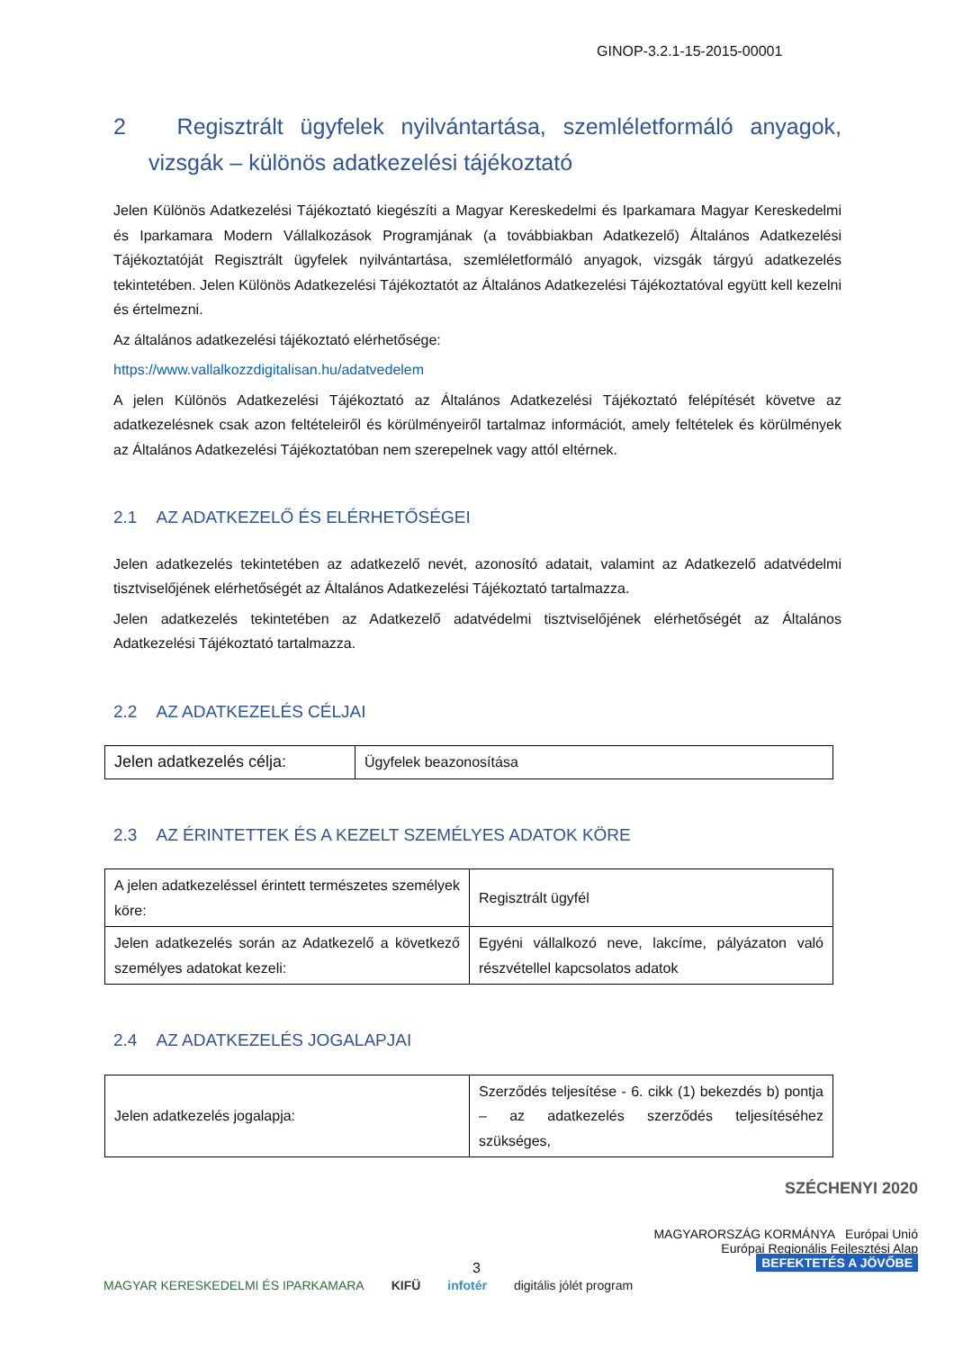GINOP-3.2.1-15-2015-00001
2 Regisztrált ügyfelek nyilvántartása, szemléletformáló anyagok, vizsgák – különös adatkezelési tájékoztató
Jelen Különös Adatkezelési Tájékoztató kiegészíti a Magyar Kereskedelmi és Iparkamara Magyar Kereskedelmi és Iparkamara Modern Vállalkozások Programjának (a továbbiakban Adatkezelő) Általános Adatkezelési Tájékoztatóját Regisztrált ügyfelek nyilvántartása, szemléletformáló anyagok, vizsgák tárgyú adatkezelés tekintetében. Jelen Különös Adatkezelési Tájékoztatót az Általános Adatkezelési Tájékoztatóval együtt kell kezelni és értelmezni.
Az általános adatkezelési tájékoztató elérhetősége:
https://www.vallalkozzdigitalisan.hu/adatvedelem
A jelen Különös Adatkezelési Tájékoztató az Általános Adatkezelési Tájékoztató felépítését követve az adatkezelésnek csak azon feltételeiről és körülményeiről tartalmaz információt, amely feltételek és körülmények az Általános Adatkezelési Tájékoztatóban nem szerepelnek vagy attól eltérnek.
2.1 AZ ADATKEZELŐ ÉS ELÉRHETŐSÉGEI
Jelen adatkezelés tekintetében az adatkezelő nevét, azonosító adatait, valamint az Adatkezelő adatvédelmi tisztviselőjének elérhetőségét az Általános Adatkezelési Tájékoztató tartalmazza.
Jelen adatkezelés tekintetében az Adatkezelő adatvédelmi tisztviselőjének elérhetőségét az Általános Adatkezelési Tájékoztató tartalmazza.
2.2 AZ ADATKEZELÉS CÉLJAI
| Jelen adatkezelés célja: | Ügyfelek beazonosítása |
2.3 AZ ÉRINTETTEK ÉS A KEZELT SZEMÉLYES ADATOK KÖRE
| A jelen adatkezeléssel érintett természetes személyek köre: | Regisztrált ügyfél |
| Jelen adatkezelés során az Adatkezelő a következő személyes adatokat kezeli: | Egyéni vállalkozó neve, lakcíme, pályázaton való részvétellel kapcsolatos adatok |
2.4 AZ ADATKEZELÉS JOGALAPJAI
| Jelen adatkezelés jogalapja: | Szerződés teljesítése - 6. cikk (1) bekezdés b) pontja – az adatkezelés szerződés teljesítéséhez szükséges, |
SZÉCHENYI 2020
MAGYARORSZÁG KORMÁNYA Európai Unió
Európai Regionális Fejlesztési Alap
BEFEKTETÉS A JÖVŐBE
3
MAGYAR KERESKEDELMI ÉS IPARKAMARA KIFÜ infotér digitális jólét program